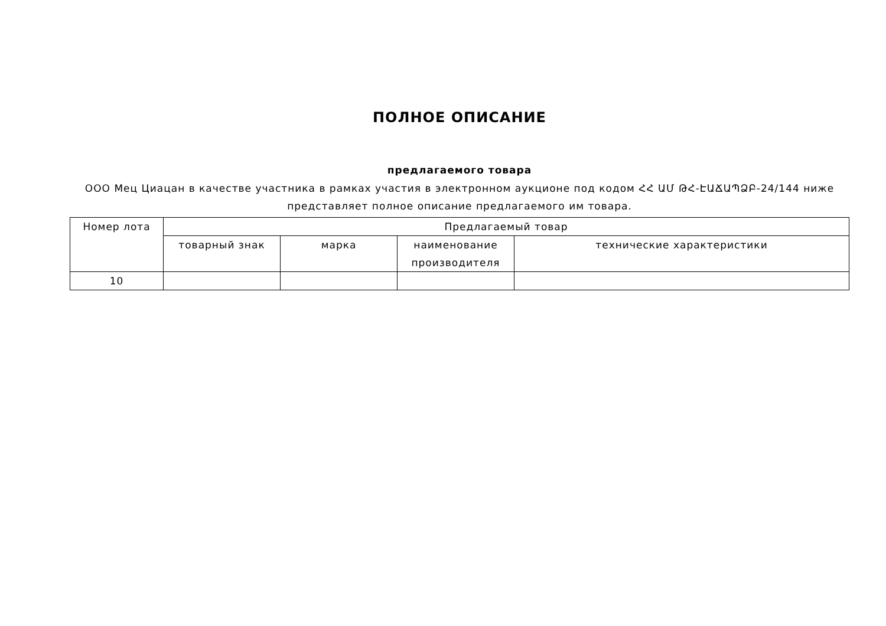ПОЛНОЕ ОПИСАНИЕ
предлагаемого товара
ООО Мец Циацан в качестве участника в рамках участия в электронном аукционе под кодом ՀՀ ԱՄ ԹՀ-ԷԱՃԱՊՁԲ-24/144 ниже представляет полное описание предлагаемого им товара.
| Номер лота | Предлагаемый товар | | | |
| --- | --- | --- | --- | --- |
| | товарный знак | марка | наименование производителя | технические характеристики |
| 10 | | | | |